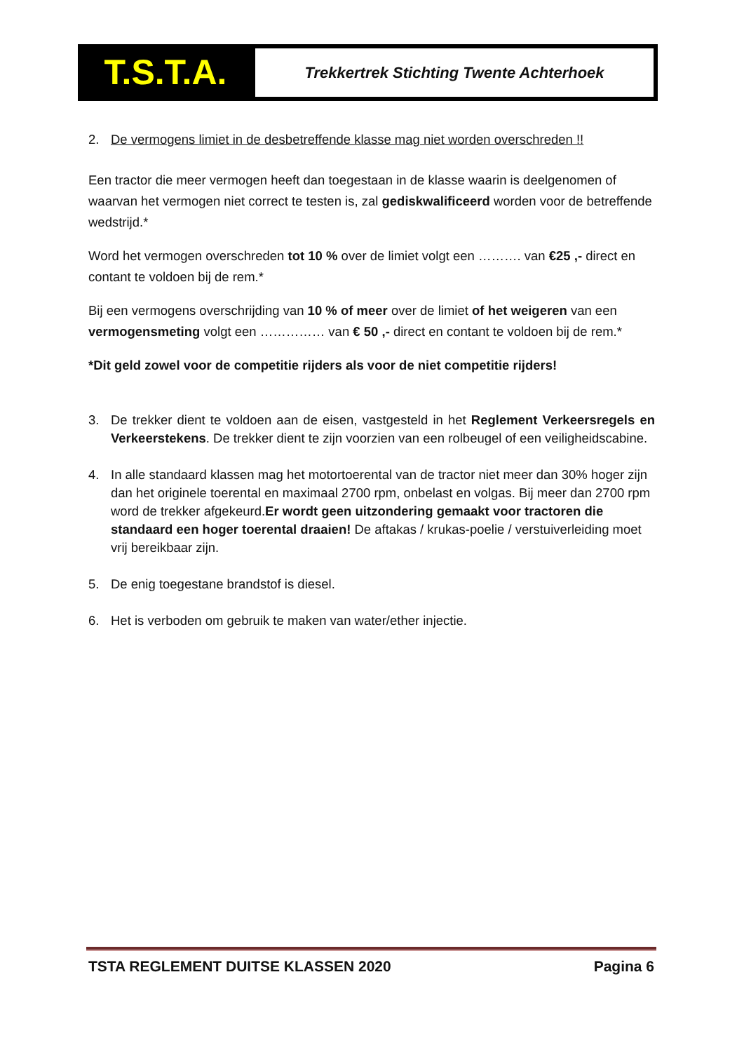T.S.T.A.
Trekkertrek Stichting Twente Achterhoek
2. De vermogens limiet in de desbetreffende klasse mag niet worden overschreden !!
Een tractor die meer vermogen heeft dan toegestaan in de klasse waarin is deelgenomen of waarvan het vermogen niet correct te testen is, zal gediskwalificeerd worden voor de betreffende wedstrijd.*
Word het vermogen overschreden tot 10 % over de limiet volgt een ………. van €25 ,- direct en contant te voldoen bij de rem.*
Bij een vermogens overschrijding van 10 % of meer over de limiet of het weigeren van een vermogensmeting volgt een …………… van € 50 ,- direct en contant te voldoen bij de rem.*
*Dit geld zowel voor de competitie rijders als voor de niet competitie rijders!
3. De trekker dient te voldoen aan de eisen, vastgesteld in het Reglement Verkeersregels en Verkeerstekens. De trekker dient te zijn voorzien van een rolbeugel of een veiligheidscabine.
4. In alle standaard klassen mag het motortoerental van de tractor niet meer dan 30% hoger zijn dan het originele toerental en maximaal 2700 rpm, onbelast en volgas. Bij meer dan 2700 rpm word de trekker afgekeurd.Er wordt geen uitzondering gemaakt voor tractoren die standaard een hoger toerental draaien! De aftakas / krukas-poelie / verstuiverleiding moet vrij bereikbaar zijn.
5. De enig toegestane brandstof is diesel.
6. Het is verboden om gebruik te maken van water/ether injectie.
TSTA REGLEMENT DUITSE KLASSEN 2020 Pagina 6